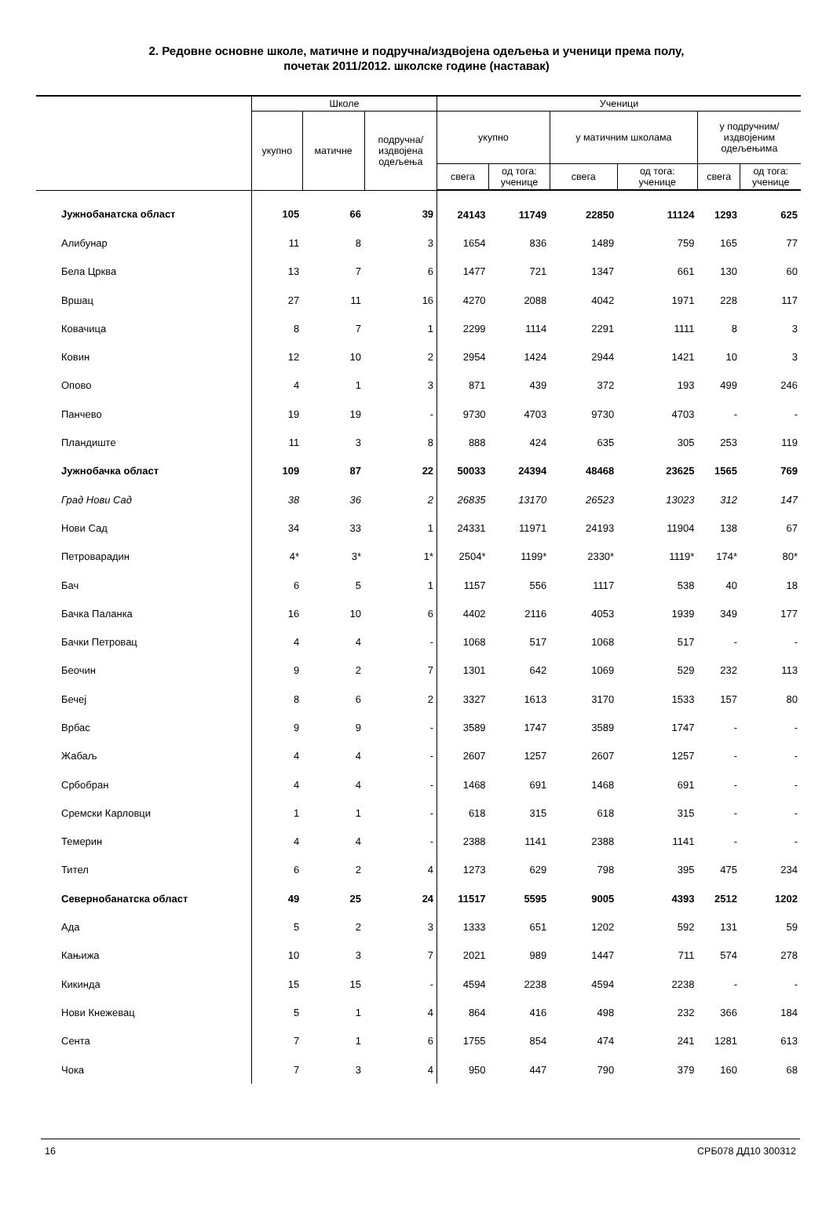2. Редовне основне школе, матичне и подручна/издвојена одељења и ученици према полу,
почетак 2011/2012. школске године (наставак)
| | Школе | | | Ученици | | | | | |
| --- | --- | --- | --- | --- | --- | --- | --- | --- | --- |
| | укупно | матичне | подручна/ издвојена одељења | укупно | | у матичним школама | | у подручним/ издвојеним одељењима | |
| | | | | свега | од тога: ученице | свега | од тога: ученице | свега | од тога: ученице |
| Јужнобанатска област | 105 | 66 | 39 | 24143 | 11749 | 22850 | 11124 | 1293 | 625 |
| Алибунар | 11 | 8 | 3 | 1654 | 836 | 1489 | 759 | 165 | 77 |
| Бела Црква | 13 | 7 | 6 | 1477 | 721 | 1347 | 661 | 130 | 60 |
| Вршац | 27 | 11 | 16 | 4270 | 2088 | 4042 | 1971 | 228 | 117 |
| Ковачица | 8 | 7 | 1 | 2299 | 1114 | 2291 | 1111 | 8 | 3 |
| Ковин | 12 | 10 | 2 | 2954 | 1424 | 2944 | 1421 | 10 | 3 |
| Опово | 4 | 1 | 3 | 871 | 439 | 372 | 193 | 499 | 246 |
| Панчево | 19 | 19 | - | 9730 | 4703 | 9730 | 4703 | - | - |
| Пландиште | 11 | 3 | 8 | 888 | 424 | 635 | 305 | 253 | 119 |
| Јужнобачка област | 109 | 87 | 22 | 50033 | 24394 | 48468 | 23625 | 1565 | 769 |
| Град Нови Сад | 38 | 36 | 2 | 26835 | 13170 | 26523 | 13023 | 312 | 147 |
| Нови Сад | 34 | 33 | 1 | 24331 | 11971 | 24193 | 11904 | 138 | 67 |
| Петроварадин | 4* | 3* | 1* | 2504* | 1199* | 2330* | 1119* | 174* | 80* |
| Бач | 6 | 5 | 1 | 1157 | 556 | 1117 | 538 | 40 | 18 |
| Бачка Паланка | 16 | 10 | 6 | 4402 | 2116 | 4053 | 1939 | 349 | 177 |
| Бачки Петровац | 4 | 4 | - | 1068 | 517 | 1068 | 517 | - | - |
| Беочин | 9 | 2 | 7 | 1301 | 642 | 1069 | 529 | 232 | 113 |
| Бечеј | 8 | 6 | 2 | 3327 | 1613 | 3170 | 1533 | 157 | 80 |
| Врбас | 9 | 9 | - | 3589 | 1747 | 3589 | 1747 | - | - |
| Жабаљ | 4 | 4 | - | 2607 | 1257 | 2607 | 1257 | - | - |
| Србобран | 4 | 4 | - | 1468 | 691 | 1468 | 691 | - | - |
| Сремски Карловци | 1 | 1 | - | 618 | 315 | 618 | 315 | - | - |
| Темерин | 4 | 4 | - | 2388 | 1141 | 2388 | 1141 | - | - |
| Тител | 6 | 2 | 4 | 1273 | 629 | 798 | 395 | 475 | 234 |
| Севернобанатска област | 49 | 25 | 24 | 11517 | 5595 | 9005 | 4393 | 2512 | 1202 |
| Ада | 5 | 2 | 3 | 1333 | 651 | 1202 | 592 | 131 | 59 |
| Кањижа | 10 | 3 | 7 | 2021 | 989 | 1447 | 711 | 574 | 278 |
| Кикинда | 15 | 15 | - | 4594 | 2238 | 4594 | 2238 | - | - |
| Нови Кнежевац | 5 | 1 | 4 | 864 | 416 | 498 | 232 | 366 | 184 |
| Сента | 7 | 1 | 6 | 1755 | 854 | 474 | 241 | 1281 | 613 |
| Чока | 7 | 3 | 4 | 950 | 447 | 790 | 379 | 160 | 68 |
16 СРБ078 ДД10 300312